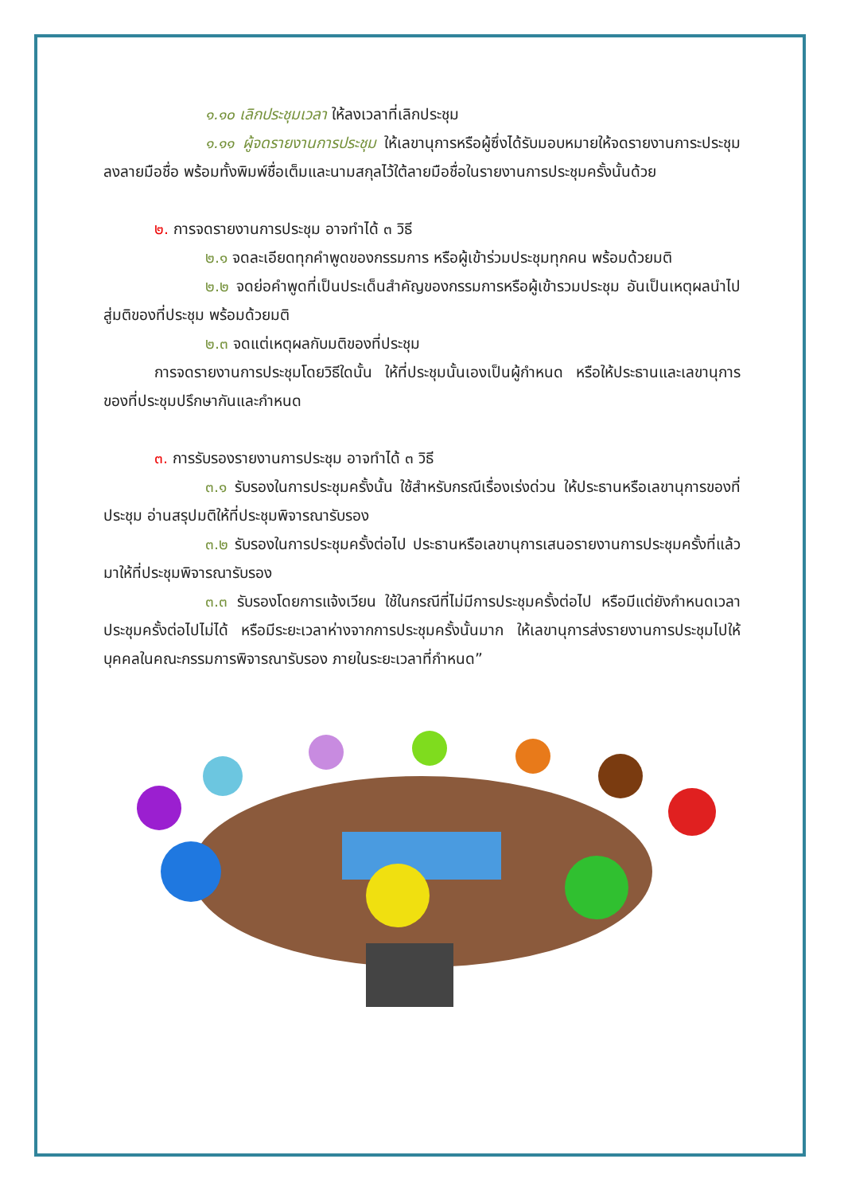๑.๑๐ เลิกประชุมเวลา ให้ลงเวลาที่เลิกประชุม
๑.๑๑ ผู้จดรายงานการประชุม ให้เลขานุการหรือผู้ซึ่งได้รับมอบหมายให้จดรายงานการะประชุมลงลายมือชื่อ พร้อมทั้งพิมพ์ชื่อเต็มและนามสกุลไว้ใต้ลายมือชื่อในรายงานการประชุมครั้งนั้นด้วย
๒. การจดรายงานการประชุม อาจทำได้ ๓ วิธี
๒.๑ จดละเอียดทุกคำพูดของกรรมการ หรือผู้เข้าร่วมประชุมทุกคน พร้อมด้วยมติ
๒.๒ จดย่อคำพูดที่เป็นประเด็นสำคัญของกรรมการหรือผู้เข้ารวมประชุม อันเป็นเหตุผลนำไปสู่มติของที่ประชุม พร้อมด้วยมติ
๒.๓ จดแต่เหตุผลกับมติของที่ประชุม
การจดรายงานการประชุมโดยวิธีใดนั้น ให้ที่ประชุมนั้นเองเป็นผู้กำหนด หรือให้ประธานและเลขานุการของที่ประชุมปรึกษากันและกำหนด
๓. การรับรองรายงานการประชุม อาจทำได้ ๓ วิธี
๓.๑ รับรองในการประชุมครั้งนั้น ใช้สำหรับกรณีเรื่องเร่งด่วน ให้ประธานหรือเลขานุการของที่ประชุม อ่านสรุปมติให้ที่ประชุมพิจารณารับรอง
๓.๒ รับรองในการประชุมครั้งต่อไป ประธานหรือเลขานุการเสนอรายงานการประชุมครั้งที่แล้วมาให้ที่ประชุมพิจารณารับรอง
๓.๓ รับรองโดยการแจ้งเวียน ใช้ในกรณีที่ไม่มีการประชุมครั้งต่อไป หรือมีแต่ยังกำหนดเวลาประชุมครั้งต่อไปไม่ได้ หรือมีระยะเวลาห่างจากการประชุมครั้งนั้นมาก ให้เลขานุการส่งรายงานการประชุมไปให้บุคคลในคณะกรรมการพิจารณารับรอง ภายในระยะเวลาที่กำหนด”